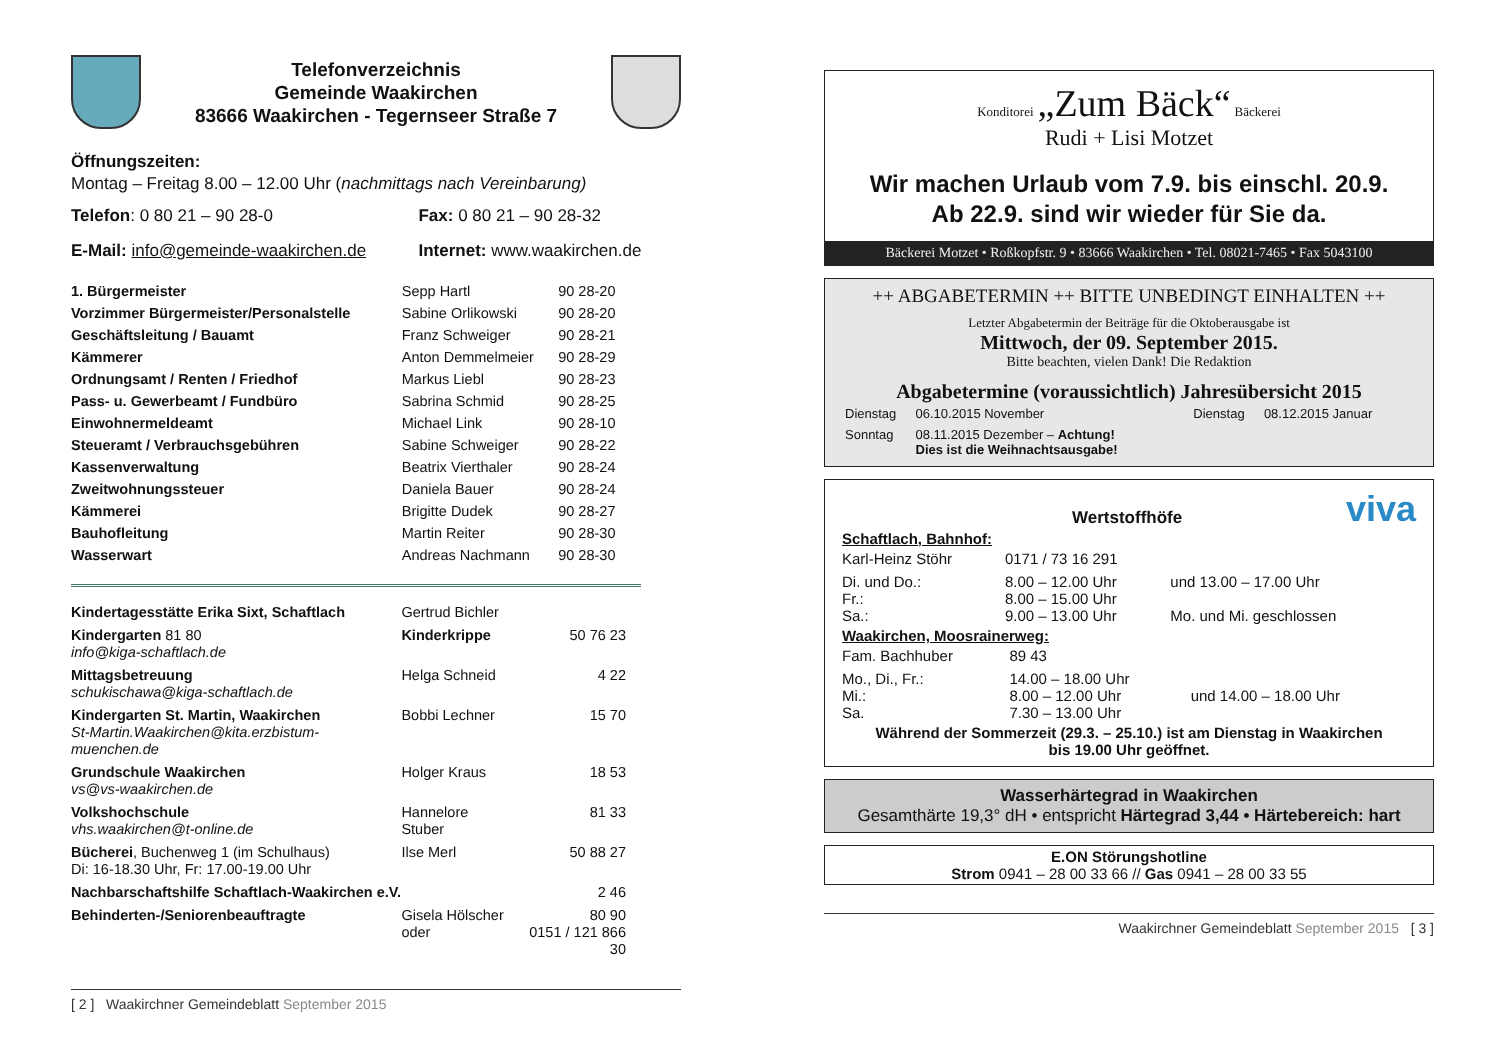Telefonverzeichnis
Gemeinde Waakirchen
83666 Waakirchen - Tegernseer Straße 7
Öffnungszeiten:
Montag – Freitag 8.00 – 12.00 Uhr (nachmittags nach Vereinbarung)
| Telefon : 0 80 21 – 90 28-0 | Fax: 0 80 21 – 90 28-32 |
| E-Mail: info@gemeinde-waakirchen.de | Internet: www.waakirchen.de |
| 1. Bürgermeister | Sepp Hartl | 90 28-20 |
| Vorzimmer Bürgermeister/Personalstelle | Sabine Orlikowski | 90 28-20 |
| Geschäftsleitung / Bauamt | Franz Schweiger | 90 28-21 |
| Kämmerer | Anton Demmelmeier | 90 28-29 |
| Ordnungsamt / Renten / Friedhof | Markus Liebl | 90 28-23 |
| Pass- u. Gewerbeamt / Fundbüro | Sabrina Schmid | 90 28-25 |
| Einwohnermeldeamt | Michael Link | 90 28-10 |
| Steueramt / Verbrauchsgebühren | Sabine Schweiger | 90 28-22 |
| Kassenverwaltung | Beatrix Vierthaler | 90 28-24 |
| Zweitwohnungssteuer | Daniela Bauer | 90 28-24 |
| Kämmerei | Brigitte Dudek | 90 28-27 |
| Bauhofleitung | Martin Reiter | 90 28-30 |
| Wasserwart | Andreas Nachmann | 90 28-30 |
| Kindertagesstätte Erika Sixt, Schaftlach | Gertrud Bichler | |
| Kindergarten 81 80 info@kiga-schaftlach.de | Kinderkrippe | 50 76 23 |
| Mittagsbetreuung schukischawa@kiga-schaftlach.de | Helga Schneid | 4 22 |
| Kindergarten St. Martin, Waakirchen St-Martin.Waakirchen@kita.erzbistum-muenchen.de | Bobbi Lechner | 15 70 |
| Grundschule Waakirchen vs@vs-waakirchen.de | Holger Kraus | 18 53 |
| Volkshochschule vhs.waakirchen@t-online.de | Hannelore Stuber | 81 33 |
| Bücherei , Buchenweg 1 (im Schulhaus) Di: 16-18.30 Uhr, Fr: 17.00-19.00 Uhr | Ilse Merl | 50 88 27 |
| Nachbarschaftshilfe Schaftlach-Waakirchen e.V. | | 2 46 |
| Behinderten-/Seniorenbeauftragte | Gisela Hölscher oder | 80 90 0151 / 121 866 30 |
[ 2 ] Waakirchner Gemeindeblatt September 2015
Konditorei „Zum Bäck“ Bäckerei
Rudi + Lisi Motzet
Wir machen Urlaub vom 7.9. bis einschl. 20.9.
Ab 22.9. sind wir wieder für Sie da.
Bäckerei Motzet • Roßkopfstr. 9 • 83666 Waakirchen • Tel. 08021-7465 • Fax 5043100
++ ABGABETERMIN ++ BITTE UNBEDINGT EINHALTEN ++
Letzter Abgabetermin der Beiträge für die Oktoberausgabe ist
Mittwoch, der 09. September 2015.
Bitte beachten, vielen Dank! Die Redaktion
Abgabetermine (voraussichtlich) Jahresübersicht 2015
| Dienstag | 06.10.2015 November | Dienstag | 08.12.2015 Januar |
| Sonntag | 08.11.2015 Dezember – Achtung! Dies ist die Weihnachtsausgabe! | | |
Wertstoffhöfe
viva
Schaftlach, Bahnhof:
| Karl-Heinz Stöhr | 0171 / 73 16 291 | |
| Di. und Do.: Fr.: Sa.: | 8.00 – 12.00 Uhr 8.00 – 15.00 Uhr 9.00 – 13.00 Uhr | und 13.00 – 17.00 Uhr Mo. und Mi. geschlossen |
Waakirchen, Moosrainerweg:
| Fam. Bachhuber | 89 43 | |
| Mo., Di., Fr.: Mi.: Sa. | 14.00 – 18.00 Uhr 8.00 – 12.00 Uhr 7.30 – 13.00 Uhr | und 14.00 – 18.00 Uhr |
Während der Sommerzeit (29.3. – 25.10.) ist am Dienstag in Waakirchen
bis 19.00 Uhr geöffnet.
Wasserhärtegrad in Waakirchen
Gesamthärte 19,3° dH • entspricht Härtegrad 3,44 • Härtebereich: hart
E.ON Störungshotline
Strom 0941 – 28 00 33 66 // Gas 0941 – 28 00 33 55
Waakirchner Gemeindeblatt September 2015 [ 3 ]